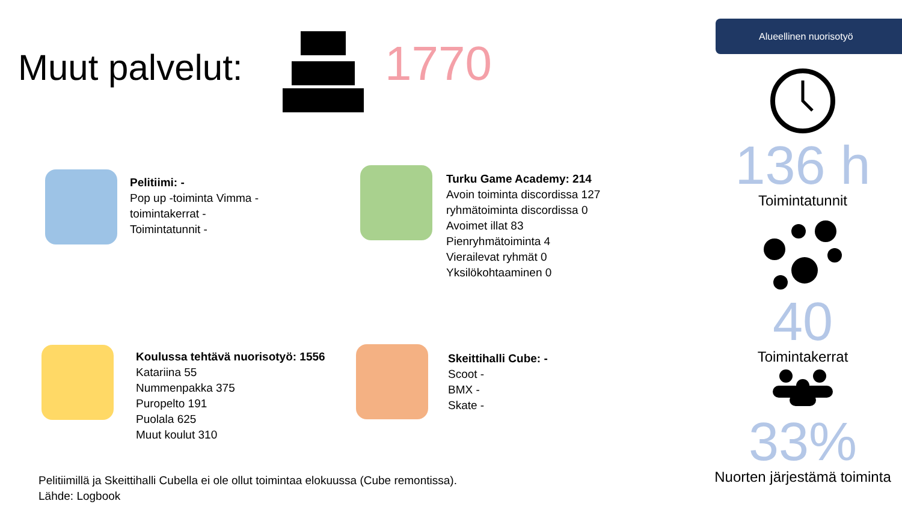Muut palvelut: 1770
Alueellinen nuorisotyö
Pelitiimi: -
Pop up -toiminta Vimma -
toimintakerrat -
Toimintatunnit -
Turku Game Academy: 214
Avoin toiminta discordissa 127
ryhmätoiminta discordissa 0
Avoimet illat 83
Pienryhmätoiminta 4
Vierailevat ryhmät 0
Yksilökohtaaminen 0
Koulussa tehtävä nuorisotyö: 1556
Katariina 55
Nummenpakka 375
Puropelto 191
Puolala 625
Muut koulut 310
Skeittihalli Cube: -
Scoot -
BMX -
Skate -
Pelitiimillä ja Skeittihalli Cubella ei ole ollut toimintaa elokuussa (Cube remontissa).
Lähde: Logbook
136 h
Toimintatunnit
40
Toimintakerrat
33%
Nuorten järjestämä toiminta